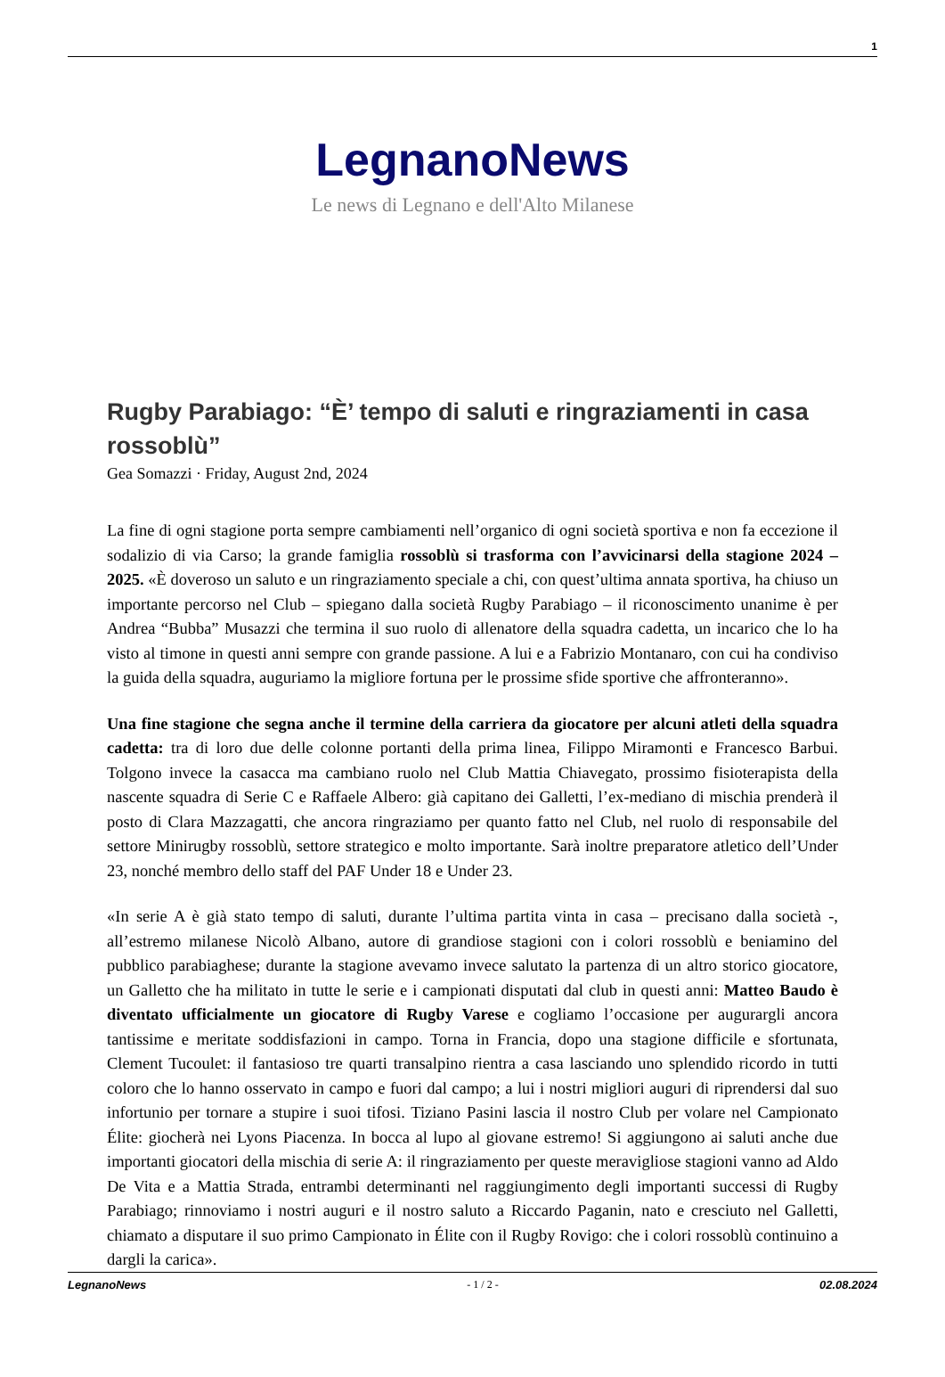1
LegnanoNews
Le news di Legnano e dell'Alto Milanese
Rugby Parabiago: “È’ tempo di saluti e ringraziamenti in casa rossoblù”
Gea Somazzi · Friday, August 2nd, 2024
La fine di ogni stagione porta sempre cambiamenti nell’organico di ogni società sportiva e non fa eccezione il sodalizio di via Carso; la grande famiglia rossoblù si trasforma con l’avvicinarsi della stagione 2024 – 2025. «È doveroso un saluto e un ringraziamento speciale a chi, con quest’ultima annata sportiva, ha chiuso un importante percorso nel Club – spiegano dalla società Rugby Parabiago – il riconoscimento unanime è per Andrea “Bubba” Musazzi che termina il suo ruolo di allenatore della squadra cadetta, un incarico che lo ha visto al timone in questi anni sempre con grande passione. A lui e a Fabrizio Montanaro, con cui ha condiviso la guida della squadra, auguriamo la migliore fortuna per le prossime sfide sportive che affronteranno».
Una fine stagione che segna anche il termine della carriera da giocatore per alcuni atleti della squadra cadetta: tra di loro due delle colonne portanti della prima linea, Filippo Miramonti e Francesco Barbui. Tolgono invece la casacca ma cambiano ruolo nel Club Mattia Chiavegato, prossimo fisioterapista della nascente squadra di Serie C e Raffaele Albero: già capitano dei Galletti, l’ex-mediano di mischia prenderà il posto di Clara Mazzagatti, che ancora ringraziamo per quanto fatto nel Club, nel ruolo di responsabile del settore Minirugby rossoblù, settore strategico e molto importante. Sarà inoltre preparatore atletico dell’Under 23, nonché membro dello staff del PAF Under 18 e Under 23.
«In serie A è già stato tempo di saluti, durante l’ultima partita vinta in casa – precisano dalla società -, all’estremo milanese Nicolò Albano, autore di grandiose stagioni con i colori rossoblù e beniamino del pubblico parabiaghese; durante la stagione avevamo invece salutato la partenza di un altro storico giocatore, un Galletto che ha militato in tutte le serie e i campionati disputati dal club in questi anni: Matteo Baudo è diventato ufficialmente un giocatore di Rugby Varese e cogliamo l’occasione per augurargli ancora tantissime e meritate soddisfazioni in campo. Torna in Francia, dopo una stagione difficile e sfortunata, Clement Tucoulet: il fantasioso tre quarti transalpino rientra a casa lasciando uno splendido ricordo in tutti coloro che lo hanno osservato in campo e fuori dal campo; a lui i nostri migliori auguri di riprendersi dal suo infortunio per tornare a stupire i suoi tifosi. Tiziano Pasini lascia il nostro Club per volare nel Campionato Élite: giocherà nei Lyons Piacenza. In bocca al lupo al giovane estremo! Si aggiungono ai saluti anche due importanti giocatori della mischia di serie A: il ringraziamento per queste meravigliose stagioni vanno ad Aldo De Vita e a Mattia Strada, entrambi determinanti nel raggiungimento degli importanti successi di Rugby Parabiago; rinnoviamo i nostri auguri e il nostro saluto a Riccardo Paganin, nato e cresciuto nel Galletti, chiamato a disputare il suo primo Campionato in Élite con il Rugby Rovigo: che i colori rossoblù continuino a dargli la carica».
LegnanoNews - 1 / 2 - 02.08.2024